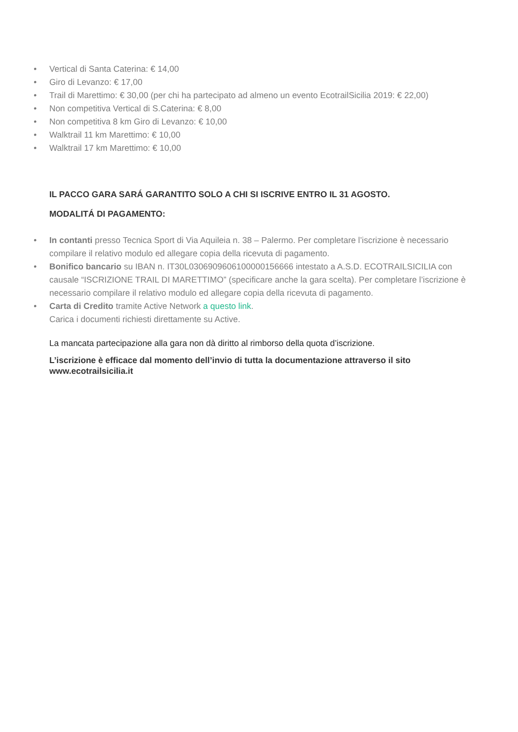• Vertical di Santa Caterina: € 14,00
• Giro di Levanzo: € 17,00
• Trail di Marettimo: € 30,00 (per chi ha partecipato ad almeno un evento EcotrailSicilia 2019: € 22,00)
• Non competitiva Vertical di S.Caterina: € 8,00
• Non competitiva 8 km Giro di Levanzo: € 10,00
• Walktrail 11 km Marettimo: € 10,00
• Walktrail 17 km Marettimo: € 10,00
IL PACCO GARA SARÁ GARANTITO SOLO A CHI SI ISCRIVE ENTRO IL 31 AGOSTO.
MODALITÁ DI PAGAMENTO:
• In contanti presso Tecnica Sport di Via Aquileia n. 38 – Palermo. Per completare l’iscrizione è necessario compilare il relativo modulo ed allegare copia della ricevuta di pagamento.
• Bonifico bancario su IBAN n. IT30L0306909606100000156666 intestato a A.S.D. ECOTRAILSICILIA con causale “ISCRIZIONE TRAIL DI MARETTIMO” (specificare anche la gara scelta). Per completare l’iscrizione è necessario compilare il relativo modulo ed allegare copia della ricevuta di pagamento.
• Carta di Credito tramite Active Network a questo link.
Carica i documenti richiesti direttamente su Active.
La mancata partecipazione alla gara non dà diritto al rimborso della quota d’iscrizione.
L’iscrizione è efficace dal momento dell’invio di tutta la documentazione attraverso il sito www.ecotrailsicilia.it